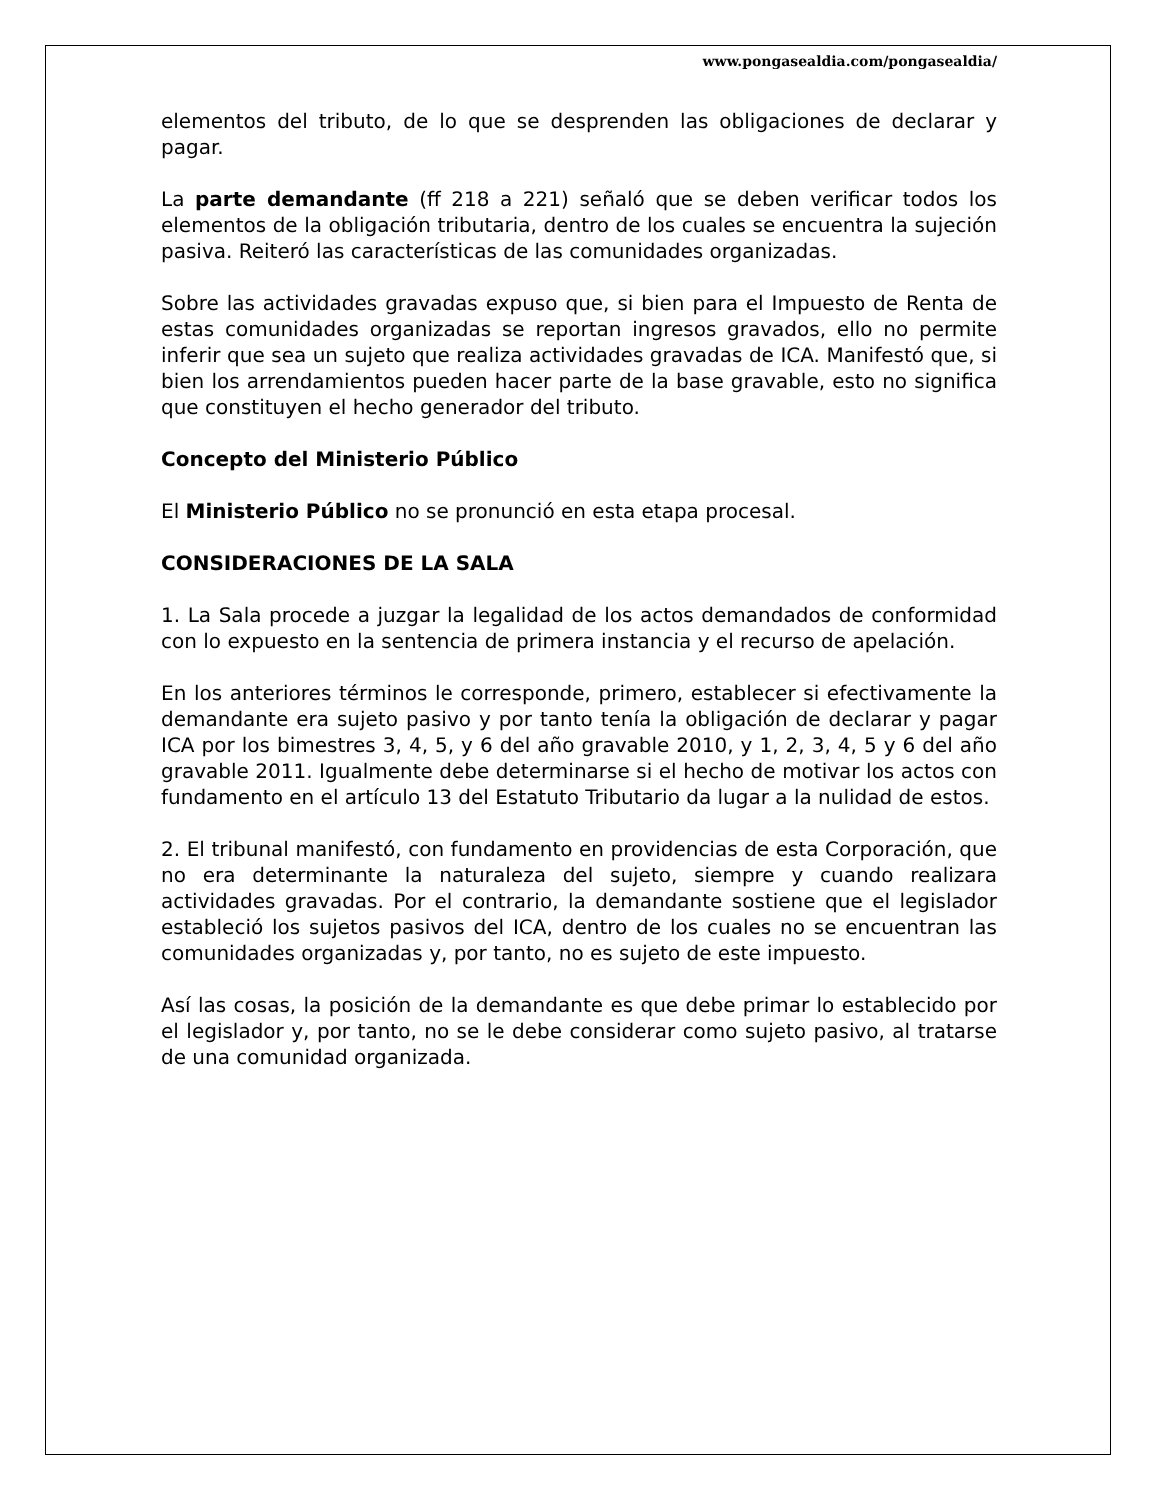www.pongasealdia.com/pongasealdia/
elementos del tributo, de lo que se desprenden las obligaciones de declarar y pagar.
La parte demandante (ff 218 a 221) señaló que se deben verificar todos los elementos de la obligación tributaria, dentro de los cuales se encuentra la sujeción pasiva. Reiteró las características de las comunidades organizadas.
Sobre las actividades gravadas expuso que, si bien para el Impuesto de Renta de estas comunidades organizadas se reportan ingresos gravados, ello no permite inferir que sea un sujeto que realiza actividades gravadas de ICA. Manifestó que, si bien los arrendamientos pueden hacer parte de la base gravable, esto no significa que constituyen el hecho generador del tributo.
Concepto del Ministerio Público
El Ministerio Público no se pronunció en esta etapa procesal.
CONSIDERACIONES DE LA SALA
1. La Sala procede a juzgar la legalidad de los actos demandados de conformidad con lo expuesto en la sentencia de primera instancia y el recurso de apelación.
En los anteriores términos le corresponde, primero, establecer si efectivamente la demandante era sujeto pasivo y por tanto tenía la obligación de declarar y pagar ICA por los bimestres 3, 4, 5, y 6 del año gravable 2010, y 1, 2, 3, 4, 5 y 6 del año gravable 2011. Igualmente debe determinarse si el hecho de motivar los actos con fundamento en el artículo 13 del Estatuto Tributario da lugar a la nulidad de estos.
2. El tribunal manifestó, con fundamento en providencias de esta Corporación, que no era determinante la naturaleza del sujeto, siempre y cuando realizara actividades gravadas. Por el contrario, la demandante sostiene que el legislador estableció los sujetos pasivos del ICA, dentro de los cuales no se encuentran las comunidades organizadas y, por tanto, no es sujeto de este impuesto.
Así las cosas, la posición de la demandante es que debe primar lo establecido por el legislador y, por tanto, no se le debe considerar como sujeto pasivo, al tratarse de una comunidad organizada.